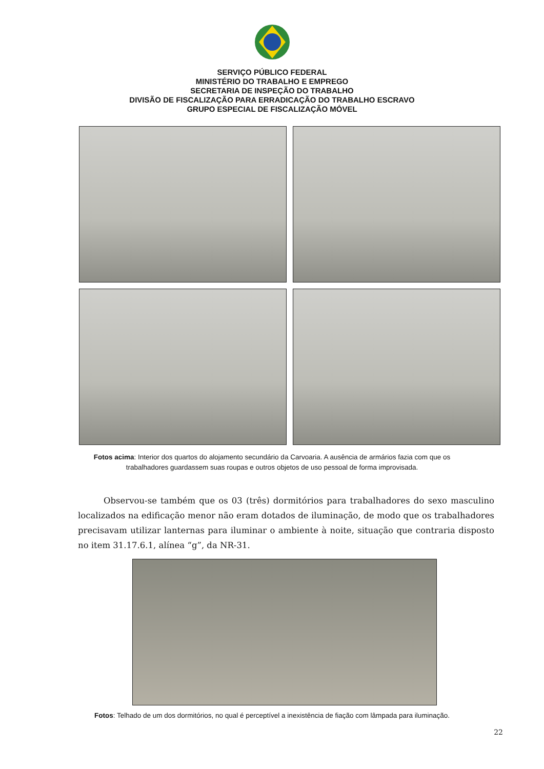SERVIÇO PÚBLICO FEDERAL
MINISTÉRIO DO TRABALHO E EMPREGO
SECRETARIA DE INSPEÇÃO DO TRABALHO
DIVISÃO DE FISCALIZAÇÃO PARA ERRADICAÇÃO DO TRABALHO ESCRAVO
GRUPO ESPECIAL DE FISCALIZAÇÃO MÓVEL
Fotos acima: Interior dos quartos do alojamento secundário da Carvoaria. A ausência de armários fazia com que os trabalhadores guardassem suas roupas e outros objetos de uso pessoal de forma improvisada.
Observou-se também que os 03 (três) dormitórios para trabalhadores do sexo masculino localizados na edificação menor não eram dotados de iluminação, de modo que os trabalhadores precisavam utilizar lanternas para iluminar o ambiente à noite, situação que contraria disposto no item 31.17.6.1, alínea “g”, da NR-31.
Fotos: Telhado de um dos dormitórios, no qual é perceptível a inexistência de fiação com lâmpada para iluminação.
22